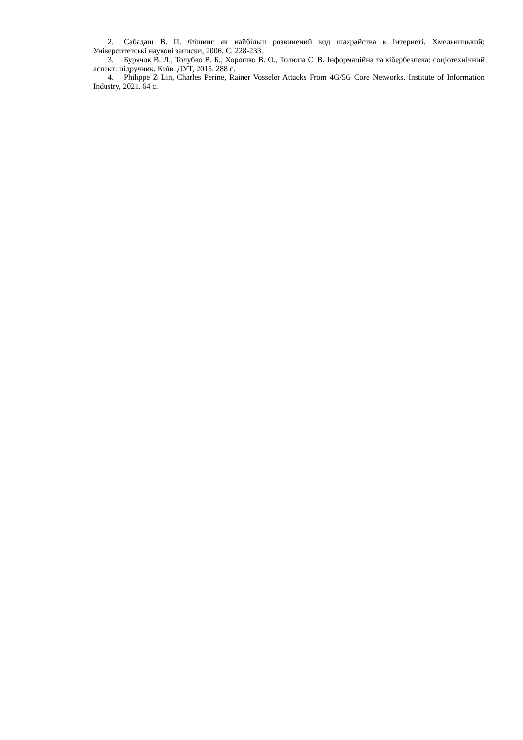2. Сабадаш В. П. Фішинг як найбільш розвинений вид шахрайства в Інтернеті. Хмельницький: Університетські наукові записки, 2006. С. 228-233.
3. Бурячок В. Л., Толубко В. Б., Хорошко В. О., Толюпа С. В. Інформаційна та кібербезпека: соціотехнічний аспект: підручник. Київ: ДУТ, 2015. 288 с.
4. Philippe Z Lin, Charles Perine, Rainer Vosseler Attacks From 4G/5G Core Networks. Institute of Information Industry, 2021. 64 c.